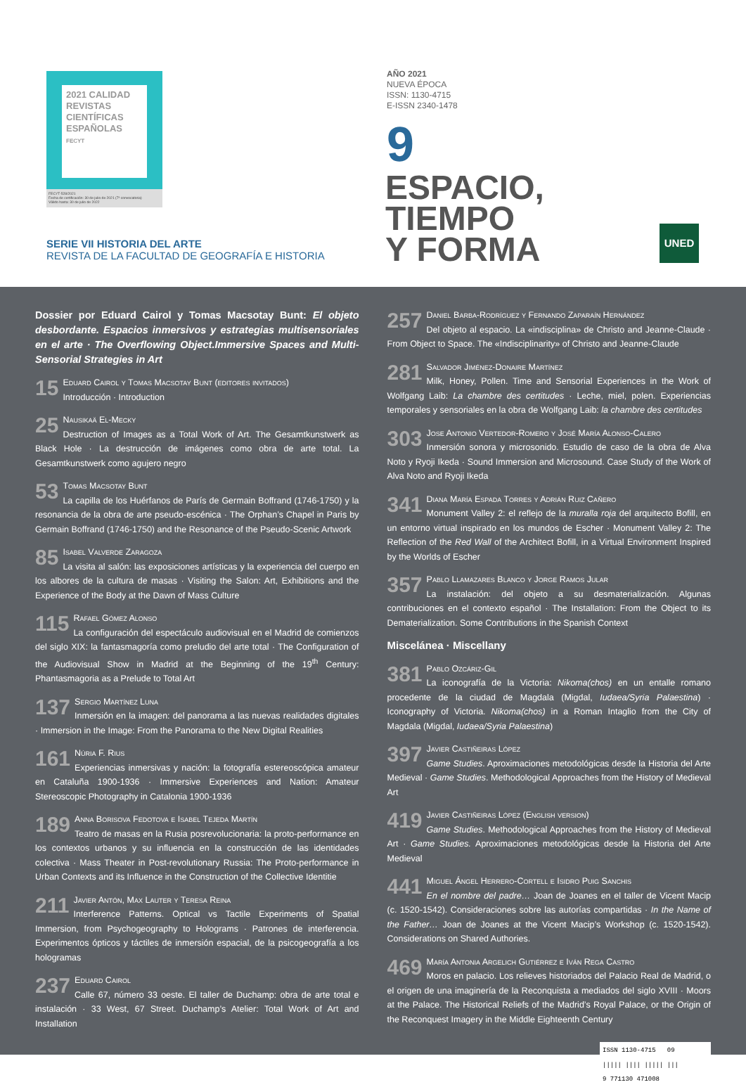2021 CALIDAD
REVISTAS
CIENTÍFICAS
ESPAÑOLAS
FECYT
FECYT-528/2021
Fecha de certificación: 30 de julio de 2021 (7ª convocatoria)
Válido hasta: 30 de julio de 2022
SERIE VII HISTORIA DEL ARTE
REVISTA DE LA FACULTAD DE GEOGRAFÍA E HISTORIA
AÑO 2021
NUEVA ÉPOCA
ISSN: 1130-4715
E-ISSN 2340-1478
9
ESPACIO,
TIEMPO
Y FORMA
UNED
Dossier por Eduard Cairol y Tomas Macsotay Bunt: El objeto desbordante. Espacios inmersivos y estrategias multisensoriales en el arte · The Overflowing Object.Immersive Spaces and Multi-Sensorial Strategies in Art
15 Eduard Cairol y Tomas Macsotay Bunt (editores invitados)
Introducción · Introduction
25 Nausikaä El-Mecky
Destruction of Images as a Total Work of Art. The Gesamtkunstwerk as Black Hole · La destrucción de imágenes como obra de arte total. La Gesamtkunstwerk como agujero negro
53 Tomas Macsotay Bunt
La capilla de los Huérfanos de París de Germain Boffrand (1746-1750) y la resonancia de la obra de arte pseudo-escénica · The Orphan’s Chapel in Paris by Germain Boffrand (1746-1750) and the Resonance of the Pseudo-Scenic Artwork
85 Isabel Valverde Zaragoza
La visita al salón: las exposiciones artísticas y la experiencia del cuerpo en los albores de la cultura de masas · Visiting the Salon: Art, Exhibitions and the Experience of the Body at the Dawn of Mass Culture
115 Rafael Gómez Alonso
La configuración del espectáculo audiovisual en el Madrid de comienzos del siglo XIX: la fantasmagoría como preludio del arte total · The Configuration of the Audiovisual Show in Madrid at the Beginning of the 19<sup>th</sup> Century: Phantasmagoria as a Prelude to Total Art
137 Sergio Martínez Luna
Inmersión en la imagen: del panorama a las nuevas realidades digitales · Immersion in the Image: From the Panorama to the New Digital Realities
161 Núria F. Rius
Experiencias inmersivas y nación: la fotografía estereoscópica amateur en Cataluña 1900-1936 · Immersive Experiences and Nation: Amateur Stereoscopic Photography in Catalonia 1900-1936
189 Anna Borisova Fedotova e Isabel Tejeda Martín
Teatro de masas en la Rusia posrevolucionaria: la proto-performance en los contextos urbanos y su influencia en la construcción de las identidades colectiva · Mass Theater in Post-revolutionary Russia: The Proto-performance in Urban Contexts and its Influence in the Construction of the Collective Identitie
211 Javier Antón, Max Lauter y Teresa Reina
Interference Patterns. Optical vs Tactile Experiments of Spatial Immersion, from Psychogeography to Holograms · Patrones de interferencia. Experimentos ópticos y táctiles de inmersión espacial, de la psicogeografía a los hologramas
237 Eduard Cairol
Calle 67, número 33 oeste. El taller de Duchamp: obra de arte total e instalación · 33 West, 67 Street. Duchamp’s Atelier: Total Work of Art and Installation
257 Daniel Barba-Rodríguez y Fernando Zaparaín Hernández
Del objeto al espacio. La «indisciplina» de Christo and Jeanne-Claude · From Object to Space. The «Indisciplinarity» of Christo and Jeanne-Claude
281 Salvador Jiménez-Donaire Martínez
Milk, Honey, Pollen. Time and Sensorial Experiences in the Work of Wolfgang Laib: La chambre des certitudes · Leche, miel, polen. Experiencias temporales y sensoriales en la obra de Wolfgang Laib: la chambre des certitudes
303 Jose Antonio Vertedor-Romero y José María Alonso-Calero
Inmersión sonora y microsonido. Estudio de caso de la obra de Alva Noto y Ryoji Ikeda · Sound Immersion and Microsound. Case Study of the Work of Alva Noto and Ryoji Ikeda
341 Diana María Espada Torres y Adrián Ruiz Cañero
Monument Valley 2: el reflejo de la muralla roja del arquitecto Bofill, en un entorno virtual inspirado en los mundos de Escher · Monument Valley 2: The Reflection of the Red Wall of the Architect Bofill, in a Virtual Environment Inspired by the Worlds of Escher
357 Pablo Llamazares Blanco y Jorge Ramos Jular
La instalación: del objeto a su desmaterialización. Algunas contribuciones en el contexto español · The Installation: From the Object to its Dematerialization. Some Contributions in the Spanish Context
Miscelánea · Miscellany
381 Pablo Ozcáriz-Gil
La iconografía de la Victoria: Nikoma(chos) en un entalle romano procedente de la ciudad de Magdala (Migdal, Iudaea/Syria Palaestina) · Iconography of Victoria. Nikoma(chos) in a Roman Intaglio from the City of Magdala (Migdal, Iudaea/Syria Palaestina)
397 Javier Castiñeiras López
Game Studies. Aproximaciones metodológicas desde la Historia del Arte Medieval · Game Studies. Methodological Approaches from the History of Medieval Art
419 Javier Castiñeiras López (English version)
Game Studies. Methodological Approaches from the History of Medieval Art · Game Studies. Aproximaciones metodológicas desde la Historia del Arte Medieval
441 Miguel Ángel Herrero-Cortell e Isidro Puig Sanchis
En el nombre del padre… Joan de Joanes en el taller de Vicent Macip (c. 1520-1542). Consideraciones sobre las autorías compartidas · In the Name of the Father… Joan de Joanes at the Vicent Macip’s Workshop (c. 1520-1542). Considerations on Shared Authories.
469 María Antonia Argelich Gutiérrez e Iván Rega Castro
Moros en palacio. Los relieves historiados del Palacio Real de Madrid, o el origen de una imaginería de la Reconquista a mediados del siglo XVIII · Moors at the Palace. The Historical Reliefs of the Madrid’s Royal Palace, or the Origin of the Reconquest Imagery in the Middle Eighteenth Century
ISSN 1130-4715 09
||||| |||| ||||| |||
9 771130 471008